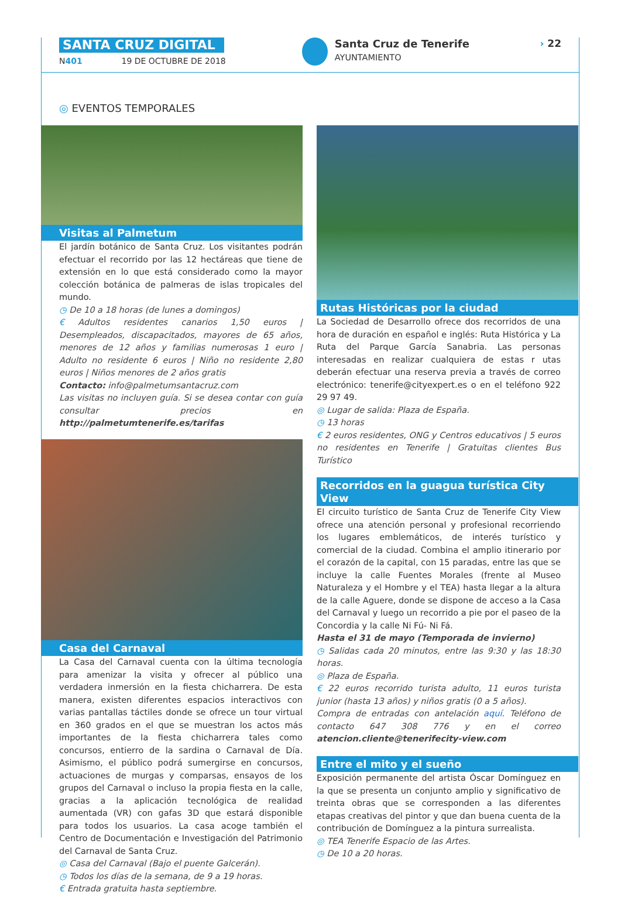SANTA CRUZ DIGITAL
N401 19 DE OCTUBRE DE 2018
Santa Cruz de Tenerife
AYUNTAMIENTO
› 22
◎ EVENTOS TEMPORALES
Visitas al Palmetum
El jardín botánico de Santa Cruz. Los visitantes podrán efectuar el recorrido por las 12 hectáreas que tiene de extensión en lo que está considerado como la mayor colección botánica de palmeras de islas tropicales del mundo.
◷ De 10 a 18 horas (de lunes a domingos)
€ Adultos residentes canarios 1,50 euros | Desempleados, discapacitados, mayores de 65 años, menores de 12 años y familias numerosas 1 euro | Adulto no residente 6 euros | Niño no residente 2,80 euros | Niños menores de 2 años gratis
Contacto: info@palmetumsantacruz.com
Las visitas no incluyen guía. Si se desea contar con guía consultar precios en http://palmetumtenerife.es/tarifas
Casa del Carnaval
La Casa del Carnaval cuenta con la última tecnología para amenizar la visita y ofrecer al público una verdadera inmersión en la fiesta chicharrera. De esta manera, existen diferentes espacios interactivos con varias pantallas táctiles donde se ofrece un tour virtual en 360 grados en el que se muestran los actos más importantes de la fiesta chicharrera tales como concursos, entierro de la sardina o Carnaval de Día. Asimismo, el público podrá sumergirse en concursos, actuaciones de murgas y comparsas, ensayos de los grupos del Carnaval o incluso la propia fiesta en la calle, gracias a la aplicación tecnológica de realidad aumentada (VR) con gafas 3D que estará disponible para todos los usuarios. La casa acoge también el Centro de Documentación e Investigación del Patrimonio del Carnaval de Santa Cruz.
◎ Casa del Carnaval (Bajo el puente Galcerán).
◷ Todos los días de la semana, de 9 a 19 horas.
€ Entrada gratuita hasta septiembre.
Rutas Históricas por la ciudad
La Sociedad de Desarrollo ofrece dos recorridos de una hora de duración en español e inglés: Ruta Histórica y La Ruta del Parque García Sanabria. Las personas interesadas en realizar cualquiera de estas r utas deberán efectuar una reserva previa a través de correo electrónico: tenerife@cityexpert.es o en el teléfono 922 29 97 49.
◎ Lugar de salida: Plaza de España.
◷ 13 horas
€ 2 euros residentes, ONG y Centros educativos | 5 euros no residentes en Tenerife | Gratuitas clientes Bus Turístico
Recorridos en la guagua turística City View
El circuito turístico de Santa Cruz de Tenerife City View ofrece una atención personal y profesional recorriendo los lugares emblemáticos, de interés turístico y comercial de la ciudad. Combina el amplio itinerario por el corazón de la capital, con 15 paradas, entre las que se incluye la calle Fuentes Morales (frente al Museo Naturaleza y el Hombre y el TEA) hasta llegar a la altura de la calle Aguere, donde se dispone de acceso a la Casa del Carnaval y luego un recorrido a pie por el paseo de la Concordia y la calle Ni Fú- Ni Fá.
Hasta el 31 de mayo (Temporada de invierno)
◷ Salidas cada 20 minutos, entre las 9:30 y las 18:30 horas.
◎ Plaza de España.
€ 22 euros recorrido turista adulto, 11 euros turista junior (hasta 13 años) y niños gratis (0 a 5 años).
Compra de entradas con antelación aquí. Teléfono de contacto 647 308 776 y en el correo atencion.cliente@tenerifecity-view.com
Entre el mito y el sueño
Exposición permanente del artista Óscar Domínguez en la que se presenta un conjunto amplio y significativo de treinta obras que se corresponden a las diferentes etapas creativas del pintor y que dan buena cuenta de la contribución de Domínguez a la pintura surrealista.
◎ TEA Tenerife Espacio de las Artes.
◷ De 10 a 20 horas.